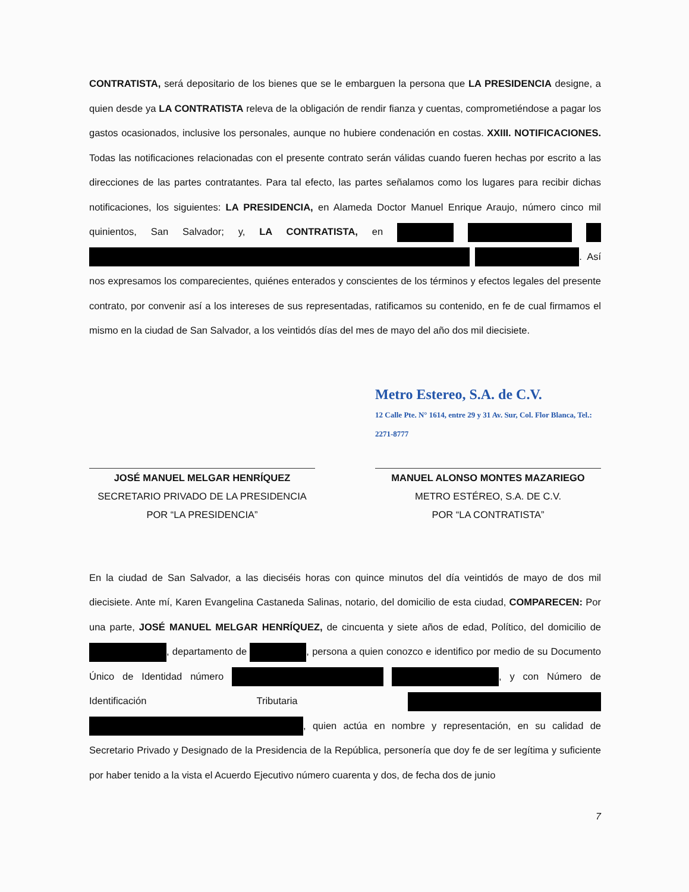CONTRATISTA, será depositario de los bienes que se le embarguen la persona que LA PRESIDENCIA designe, a quien desde ya LA CONTRATISTA releva de la obligación de rendir fianza y cuentas, comprometiéndose a pagar los gastos ocasionados, inclusive los personales, aunque no hubiere condenación en costas. XXIII. NOTIFICACIONES. Todas las notificaciones relacionadas con el presente contrato serán válidas cuando fueren hechas por escrito a las direcciones de las partes contratantes. Para tal efecto, las partes señalamos como los lugares para recibir dichas notificaciones, los siguientes: LA PRESIDENCIA, en Alameda Doctor Manuel Enrique Araujo, número cinco mil quinientos, San Salvador; y, LA CONTRATISTA, en . Así nos expresamos los comparecientes, quiénes enterados y conscientes de los términos y efectos legales del presente contrato, por convenir así a los intereses de sus representadas, ratificamos su contenido, en fe de cual firmamos el mismo en la ciudad de San Salvador, a los veintidós días del mes de mayo del año dos mil diecisiete.
JOSÉ MANUEL MELGAR HENRÍQUEZ
SECRETARIO PRIVADO DE LA PRESIDENCIA
POR “LA PRESIDENCIA”
Metro Estereo, S.A. de C.V.
12 Calle Pte. N° 1614, entre 29 y 31 Av. Sur, Col. Flor Blanca, Tel.: 2271-8777
MANUEL ALONSO MONTES MAZARIEGO
METRO ESTÉREO, S.A. DE C.V.
POR “LA CONTRATISTA”
En la ciudad de San Salvador, a las dieciséis horas con quince minutos del día veintidós de mayo de dos mil diecisiete. Ante mí, Karen Evangelina Castaneda Salinas, notario, del domicilio de esta ciudad, COMPARECEN: Por una parte, JOSÉ MANUEL MELGAR HENRÍQUEZ, de cincuenta y siete años de edad, Político, del domicilio de , departamento de , persona a quien conozco e identifico por medio de su Documento Único de Identidad número , y con Número de Identificación Tributaria , quien actúa en nombre y representación, en su calidad de Secretario Privado y Designado de la Presidencia de la República, personería que doy fe de ser legítima y suficiente por haber tenido a la vista el Acuerdo Ejecutivo número cuarenta y dos, de fecha dos de junio
7